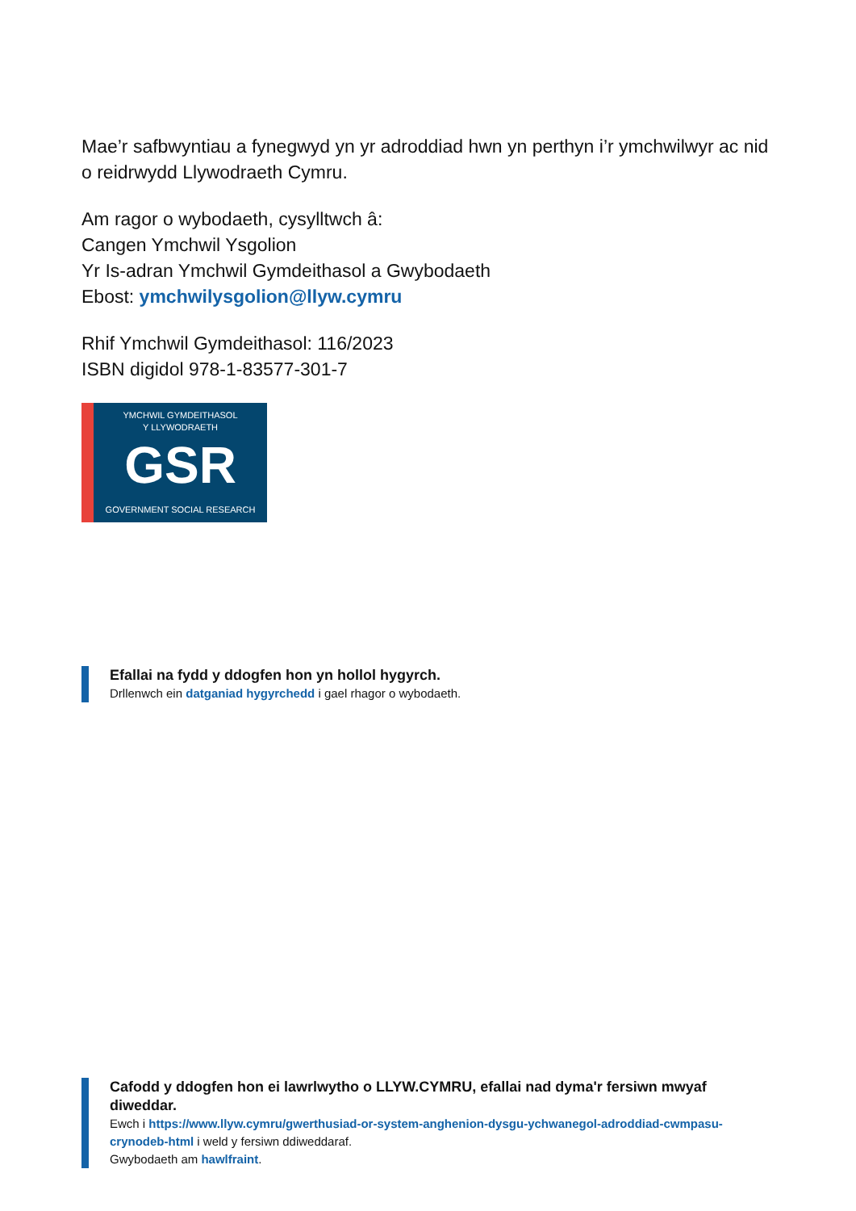Mae’r safbwyntiau a fynegwyd yn yr adroddiad hwn yn perthyn i’r ymchwilwyr ac nid o reidrwydd Llywodraeth Cymru.
Am ragor o wybodaeth, cysylltwch â:
Cangen Ymchwil Ysgolion
Yr Is-adran Ymchwil Gymdeithasol a Gwybodaeth
Ebost: ymchwilysgolion@llyw.cymru
Rhif Ymchwil Gymdeithasol: 116/2023
ISBN digidol 978-1-83577-301-7
YMCHWIL GYMDEITHASOL
Y LLYWODRAETH
GSR
GOVERNMENT SOCIAL RESEARCH
Efallai na fydd y ddogfen hon yn hollol hygyrch.
Drllenwch ein datganiad hygyrchedd i gael rhagor o wybodaeth.
Cafodd y ddogfen hon ei lawrlwytho o LLYW.CYMRU, efallai nad dyma'r fersiwn mwyaf diweddar.
Ewch i https://www.llyw.cymru/gwerthusiad-or-system-anghenion-dysgu-ychwanegol-adroddiad-cwmpasu-crynodeb-html i weld y fersiwn ddiweddaraf.
Gwybodaeth am hawlfraint.